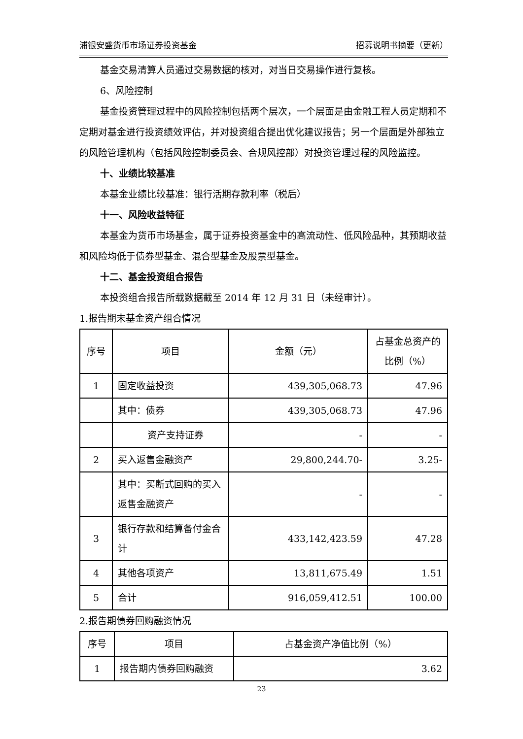浦银安盛货币市场证券投资基金 招募说明书摘要（更新）
基金交易清算人员通过交易数据的核对，对当日交易操作进行复核。
6、风险控制
基金投资管理过程中的风险控制包括两个层次，一个层面是由金融工程人员定期和不定期对基金进行投资绩效评估，并对投资组合提出优化建议报告；另一个层面是外部独立的风险管理机构（包括风险控制委员会、合规风控部）对投资管理过程的风险监控。
十、业绩比较基准
本基金业绩比较基准：银行活期存款利率（税后）
十一、风险收益特征
本基金为货币市场基金，属于证券投资基金中的高流动性、低风险品种，其预期收益和风险均低于债券型基金、混合型基金及股票型基金。
十二、基金投资组合报告
本投资组合报告所载数据截至 2014 年 12 月 31 日（未经审计）。
1.报告期末基金资产组合情况
| 序号 | 项目 | 金额（元） | 占基金总资产的比例（%） |
| --- | --- | --- | --- |
| 1 | 固定收益投资 | 439,305,068.73 | 47.96 |
| | 其中：债券 | 439,305,068.73 | 47.96 |
| | 资产支持证券 | - | - |
| 2 | 买入返售金融资产 | 29,800,244.70- | 3.25- |
| | 其中：买断式回购的买入返售金融资产 | - | - |
| 3 | 银行存款和结算备付金合计 | 433,142,423.59 | 47.28 |
| 4 | 其他各项资产 | 13,811,675.49 | 1.51 |
| 5 | 合计 | 916,059,412.51 | 100.00 |
2.报告期债券回购融资情况
| 序号 | 项目 | 占基金资产净值比例（%） |
| --- | --- | --- |
| 1 | 报告期内债券回购融资 | 3.62 |
23